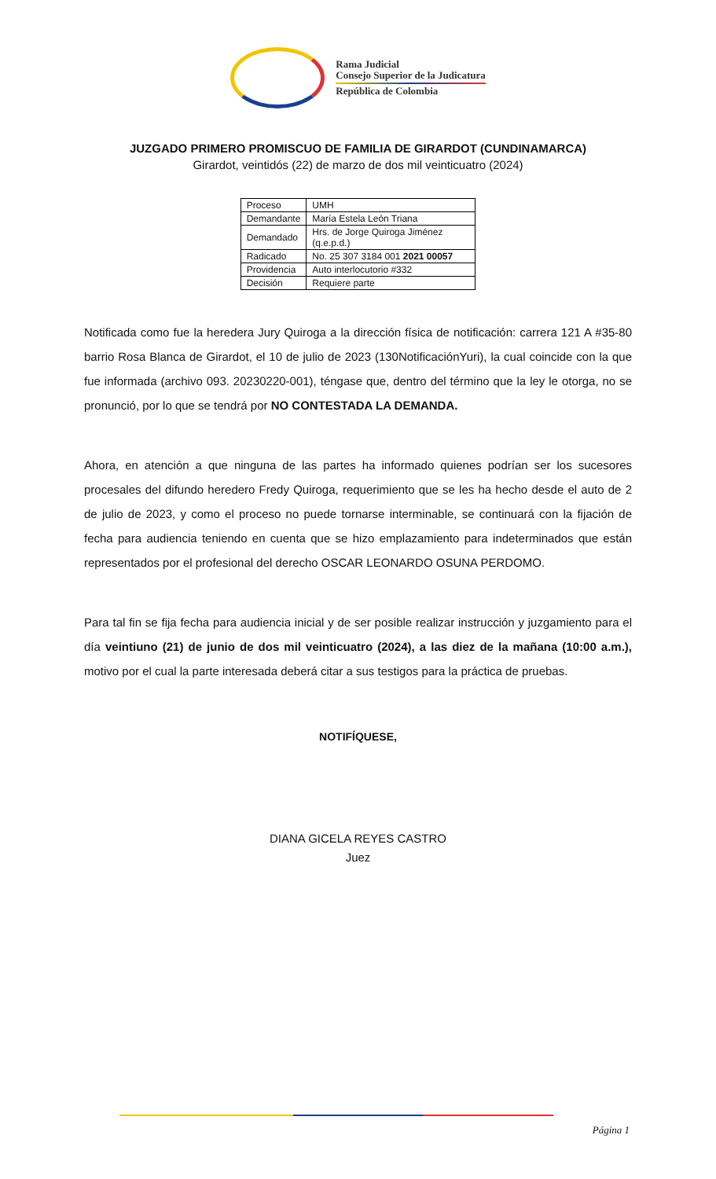Rama Judicial
Consejo Superior de la Judicatura
República de Colombia
JUZGADO PRIMERO PROMISCUO DE FAMILIA DE GIRARDOT (CUNDINAMARCA)
Girardot, veintidós (22) de marzo de dos mil veinticuatro (2024)
| Proceso | UMH |
| Demandante | María Estela León Triana |
| Demandado | Hrs. de Jorge Quiroga Jiménez (q.e.p.d.) |
| Radicado | No. 25 307 3184 001 2021 00057 |
| Providencia | Auto interlocutorio #332 |
| Decisión | Requiere parte |
Notificada como fue la heredera Jury Quiroga a la dirección física de notificación: carrera 121 A #35-80 barrio Rosa Blanca de Girardot, el 10 de julio de 2023 (130NotificaciónYuri), la cual coincide con la que fue informada (archivo 093. 20230220-001), téngase que, dentro del término que la ley le otorga, no se pronunció, por lo que se tendrá por NO CONTESTADA LA DEMANDA.
Ahora, en atención a que ninguna de las partes ha informado quienes podrían ser los sucesores procesales del difundo heredero Fredy Quiroga, requerimiento que se les ha hecho desde el auto de 2 de julio de 2023, y como el proceso no puede tornarse interminable, se continuará con la fijación de fecha para audiencia teniendo en cuenta que se hizo emplazamiento para indeterminados que están representados por el profesional del derecho OSCAR LEONARDO OSUNA PERDOMO.
Para tal fin se fija fecha para audiencia inicial y de ser posible realizar instrucción y juzgamiento para el día veintiuno (21) de junio de dos mil veinticuatro (2024), a las diez de la mañana (10:00 a.m.), motivo por el cual la parte interesada deberá citar a sus testigos para la práctica de pruebas.
NOTIFÍQUESE,
DIANA GICELA REYES CASTRO
Juez
Página 1